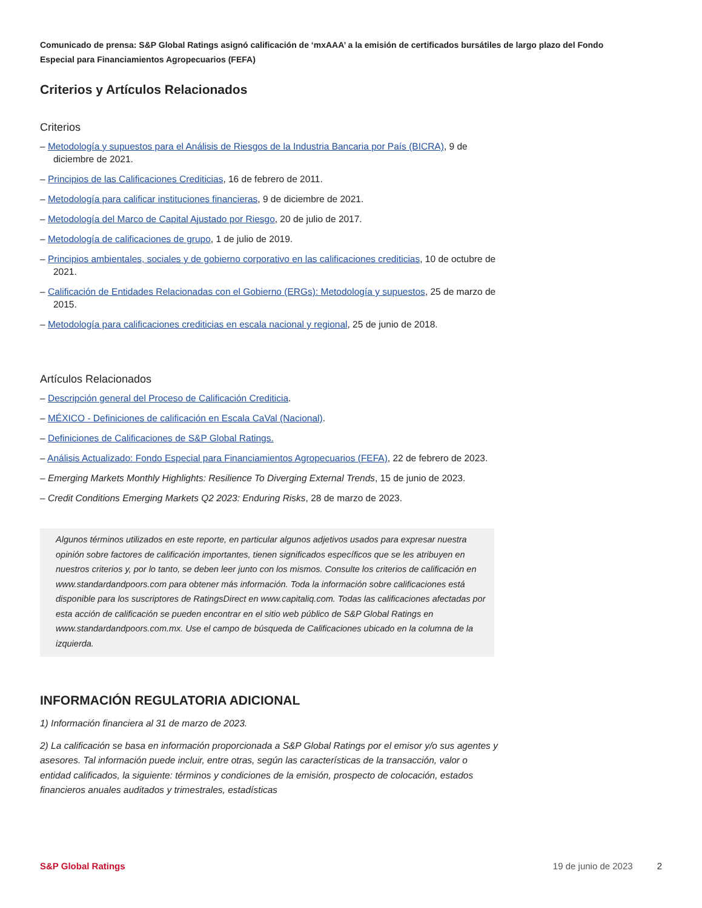Comunicado de prensa: S&P Global Ratings asignó calificación de ‘mxAAA’ a la emisión de certificados bursátiles de largo plazo del Fondo Especial para Financiamientos Agropecuarios (FEFA)
Criterios y Artículos Relacionados
Criterios
– Metodología y supuestos para el Análisis de Riesgos de la Industria Bancaria por País (BICRA), 9 de diciembre de 2021.
– Principios de las Calificaciones Crediticias, 16 de febrero de 2011.
– Metodología para calificar instituciones financieras, 9 de diciembre de 2021.
– Metodología del Marco de Capital Ajustado por Riesgo, 20 de julio de 2017.
– Metodología de calificaciones de grupo, 1 de julio de 2019.
– Principios ambientales, sociales y de gobierno corporativo en las calificaciones crediticias, 10 de octubre de 2021.
– Calificación de Entidades Relacionadas con el Gobierno (ERGs): Metodología y supuestos, 25 de marzo de 2015.
– Metodología para calificaciones crediticias en escala nacional y regional, 25 de junio de 2018.
Artículos Relacionados
– Descripción general del Proceso de Calificación Crediticia.
– MÉXICO - Definiciones de calificación en Escala CaVal (Nacional).
– Definiciones de Calificaciones de S&P Global Ratings.
– Análisis Actualizado: Fondo Especial para Financiamientos Agropecuarios (FEFA), 22 de febrero de 2023.
– Emerging Markets Monthly Highlights: Resilience To Diverging External Trends, 15 de junio de 2023.
– Credit Conditions Emerging Markets Q2 2023: Enduring Risks, 28 de marzo de 2023.
Algunos términos utilizados en este reporte, en particular algunos adjetivos usados para expresar nuestra opinión sobre factores de calificación importantes, tienen significados específicos que se les atribuyen en nuestros criterios y, por lo tanto, se deben leer junto con los mismos. Consulte los criterios de calificación en www.standardandpoors.com para obtener más información. Toda la información sobre calificaciones está disponible para los suscriptores de RatingsDirect en www.capitaliq.com. Todas las calificaciones afectadas por esta acción de calificación se pueden encontrar en el sitio web público de S&P Global Ratings en www.standardandpoors.com.mx. Use el campo de búsqueda de Calificaciones ubicado en la columna de la izquierda.
INFORMACIÓN REGULATORIA ADICIONAL
1) Información financiera al 31 de marzo de 2023.
2) La calificación se basa en información proporcionada a S&P Global Ratings por el emisor y/o sus agentes y asesores. Tal información puede incluir, entre otras, según las características de la transacción, valor o entidad calificados, la siguiente: términos y condiciones de la emisión, prospecto de colocación, estados financieros anuales auditados y trimestrales, estadísticas
S&P Global Ratings 19 de junio de 2023 2